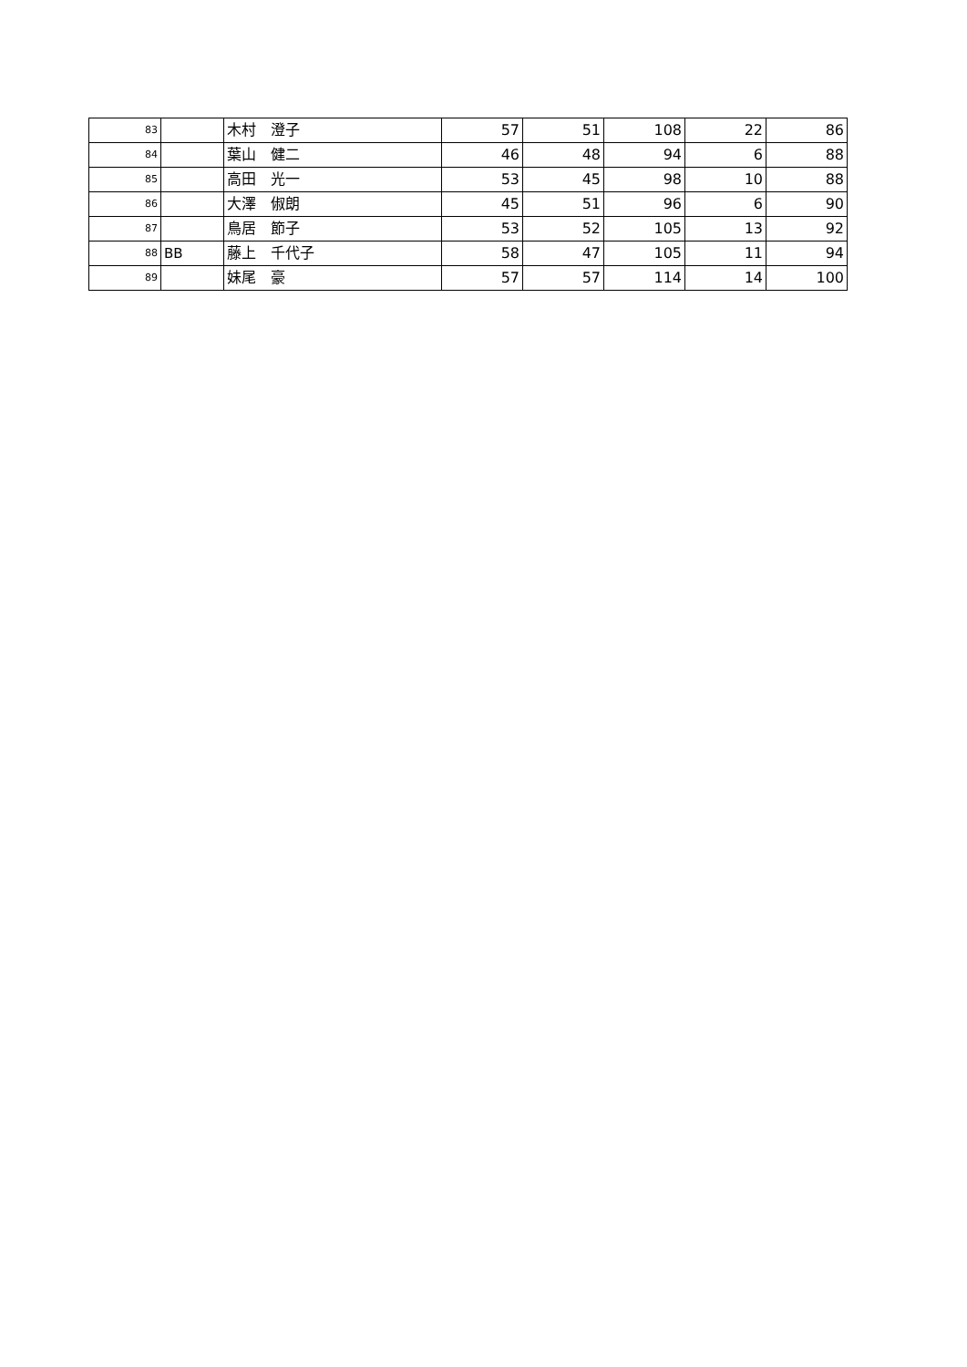| 83 | | 木村 澄子 | 57 | 51 | 108 | 22 | 86 |
| 84 | | 葉山 健二 | 46 | 48 | 94 | 6 | 88 |
| 85 | | 高田 光一 | 53 | 45 | 98 | 10 | 88 |
| 86 | | 大澤 俶朗 | 45 | 51 | 96 | 6 | 90 |
| 87 | | 鳥居 節子 | 53 | 52 | 105 | 13 | 92 |
| 88 | BB | 藤上 千代子 | 58 | 47 | 105 | 11 | 94 |
| 89 | | 妹尾 豪 | 57 | 57 | 114 | 14 | 100 |